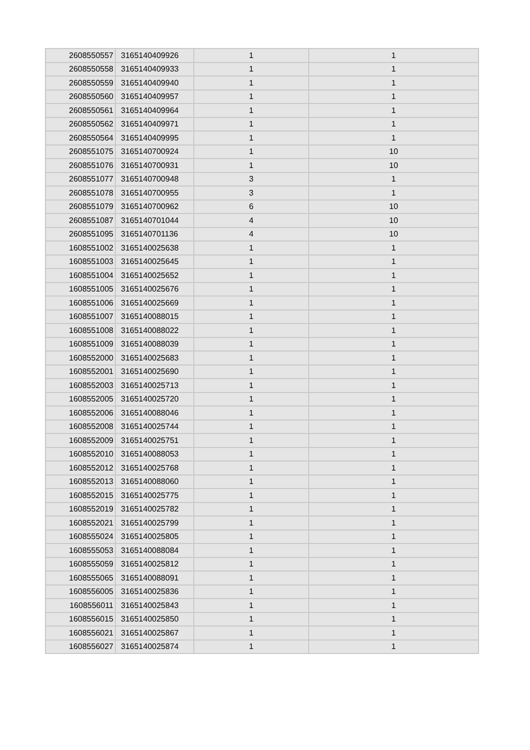| 2608550557 | 3165140409926 | 1 | 1 |
| 2608550558 | 3165140409933 | 1 | 1 |
| 2608550559 | 3165140409940 | 1 | 1 |
| 2608550560 | 3165140409957 | 1 | 1 |
| 2608550561 | 3165140409964 | 1 | 1 |
| 2608550562 | 3165140409971 | 1 | 1 |
| 2608550564 | 3165140409995 | 1 | 1 |
| 2608551075 | 3165140700924 | 1 | 10 |
| 2608551076 | 3165140700931 | 1 | 10 |
| 2608551077 | 3165140700948 | 3 | 1 |
| 2608551078 | 3165140700955 | 3 | 1 |
| 2608551079 | 3165140700962 | 6 | 10 |
| 2608551087 | 3165140701044 | 4 | 10 |
| 2608551095 | 3165140701136 | 4 | 10 |
| 1608551002 | 3165140025638 | 1 | 1 |
| 1608551003 | 3165140025645 | 1 | 1 |
| 1608551004 | 3165140025652 | 1 | 1 |
| 1608551005 | 3165140025676 | 1 | 1 |
| 1608551006 | 3165140025669 | 1 | 1 |
| 1608551007 | 3165140088015 | 1 | 1 |
| 1608551008 | 3165140088022 | 1 | 1 |
| 1608551009 | 3165140088039 | 1 | 1 |
| 1608552000 | 3165140025683 | 1 | 1 |
| 1608552001 | 3165140025690 | 1 | 1 |
| 1608552003 | 3165140025713 | 1 | 1 |
| 1608552005 | 3165140025720 | 1 | 1 |
| 1608552006 | 3165140088046 | 1 | 1 |
| 1608552008 | 3165140025744 | 1 | 1 |
| 1608552009 | 3165140025751 | 1 | 1 |
| 1608552010 | 3165140088053 | 1 | 1 |
| 1608552012 | 3165140025768 | 1 | 1 |
| 1608552013 | 3165140088060 | 1 | 1 |
| 1608552015 | 3165140025775 | 1 | 1 |
| 1608552019 | 3165140025782 | 1 | 1 |
| 1608552021 | 3165140025799 | 1 | 1 |
| 1608555024 | 3165140025805 | 1 | 1 |
| 1608555053 | 3165140088084 | 1 | 1 |
| 1608555059 | 3165140025812 | 1 | 1 |
| 1608555065 | 3165140088091 | 1 | 1 |
| 1608556005 | 3165140025836 | 1 | 1 |
| 1608556011 | 3165140025843 | 1 | 1 |
| 1608556015 | 3165140025850 | 1 | 1 |
| 1608556021 | 3165140025867 | 1 | 1 |
| 1608556027 | 3165140025874 | 1 | 1 |